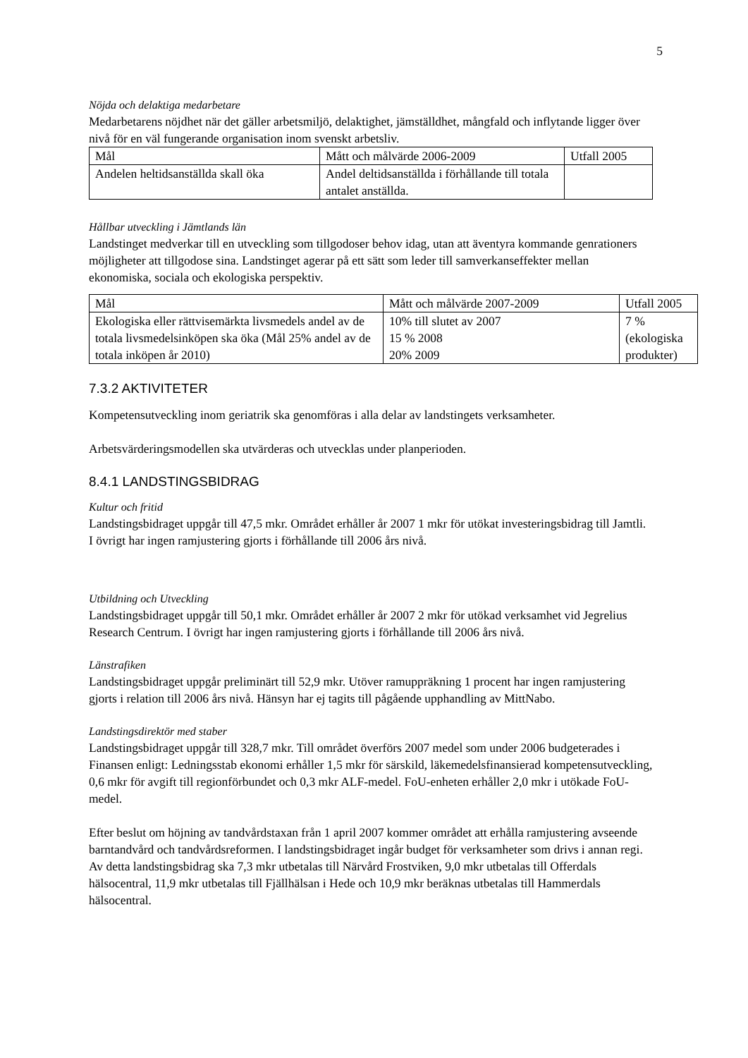5
Nöjda och delaktiga medarbetare
Medarbetarens nöjdhet när det gäller arbetsmiljö, delaktighet, jämställdhet, mångfald och inflytande ligger över nivå för en väl fungerande organisation inom svenskt arbetsliv.
| Mål | Mått och målvärde 2006-2009 | Utfall 2005 |
| Andelen heltidsanställda skall öka | Andel deltidsanställda i förhållande till totala antalet anställda. | |
Hållbar utveckling i Jämtlands län
Landstinget medverkar till en utveckling som tillgodoser behov idag, utan att äventyra kommande genrationers möjligheter att tillgodose sina. Landstinget agerar på ett sätt som leder till samverkanseffekter mellan ekonomiska, sociala och ekologiska perspektiv.
| Mål | Mått och målvärde 2007-2009 | Utfall 2005 |
| Ekologiska eller rättvisemärkta livsmedels andel av de totala livsmedelsinköpen ska öka (Mål 25% andel av de totala inköpen år 2010) | 10% till slutet av 2007 15 % 2008 20% 2009 | 7 % (ekologiska produkter) |
7.3.2 AKTIVITETER
Kompetensutveckling inom geriatrik ska genomföras i alla delar av landstingets verksamheter.
Arbetsvärderingsmodellen ska utvärderas och utvecklas under planperioden.
8.4.1 LANDSTINGSBIDRAG
Kultur och fritid
Landstingsbidraget uppgår till 47,5 mkr. Området erhåller år 2007 1 mkr för utökat investeringsbidrag till Jamtli. I övrigt har ingen ramjustering gjorts i förhållande till 2006 års nivå.
Utbildning och Utveckling
Landstingsbidraget uppgår till 50,1 mkr. Området erhåller år 2007 2 mkr för utökad verksamhet vid Jegrelius Research Centrum. I övrigt har ingen ramjustering gjorts i förhållande till 2006 års nivå.
Länstrafiken
Landstingsbidraget uppgår preliminärt till 52,9 mkr. Utöver ramuppräkning 1 procent har ingen ramjustering gjorts i relation till 2006 års nivå. Hänsyn har ej tagits till pågående upphandling av MittNabo.
Landstingsdirektör med staber
Landstingsbidraget uppgår till 328,7 mkr. Till området överförs 2007 medel som under 2006 budgeterades i Finansen enligt: Ledningsstab ekonomi erhåller 1,5 mkr för särskild, läkemedelsfinansierad kompetensutveckling, 0,6 mkr för avgift till regionförbundet och 0,3 mkr ALF-medel. FoU-enheten erhåller 2,0 mkr i utökade FoU-medel.
Efter beslut om höjning av tandvårdstaxan från 1 april 2007 kommer området att erhålla ramjustering avseende barntandvård och tandvårdsreformen. I landstingsbidraget ingår budget för verksamheter som drivs i annan regi. Av detta landstingsbidrag ska 7,3 mkr utbetalas till Närvård Frostviken, 9,0 mkr utbetalas till Offerdals hälsocentral, 11,9 mkr utbetalas till Fjällhälsan i Hede och 10,9 mkr beräknas utbetalas till Hammerdals hälsocentral.